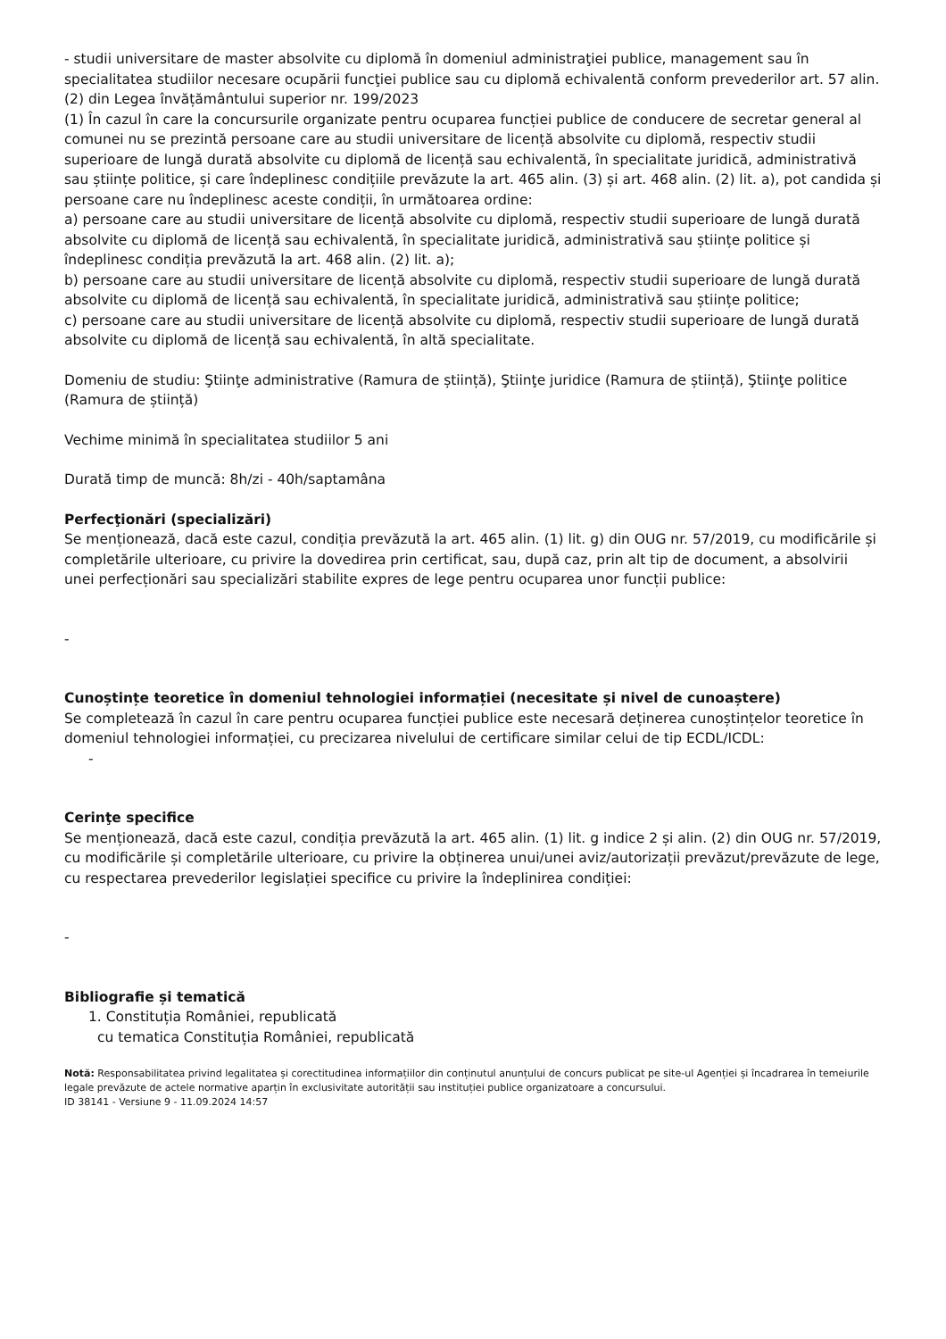- studii universitare de master absolvite cu diplomă în domeniul administraţiei publice, management sau în specialitatea studiilor necesare ocupării funcţiei publice sau cu diplomă echivalentă conform prevederilor art. 57 alin. (2) din Legea învățământului superior nr. 199/2023
(1) În cazul în care la concursurile organizate pentru ocuparea funcției publice de conducere de secretar general al comunei nu se prezintă persoane care au studii universitare de licență absolvite cu diplomă, respectiv studii superioare de lungă durată absolvite cu diplomă de licență sau echivalentă, în specialitate juridică, administrativă sau științe politice, și care îndeplinesc condițiile prevăzute la art. 465 alin. (3) și art. 468 alin. (2) lit. a), pot candida și persoane care nu îndeplinesc aceste condiții, în următoarea ordine:
a) persoane care au studii universitare de licență absolvite cu diplomă, respectiv studii superioare de lungă durată absolvite cu diplomă de licență sau echivalentă, în specialitate juridică, administrativă sau științe politice și îndeplinesc condiția prevăzută la art. 468 alin. (2) lit. a);
b) persoane care au studii universitare de licență absolvite cu diplomă, respectiv studii superioare de lungă durată absolvite cu diplomă de licență sau echivalentă, în specialitate juridică, administrativă sau științe politice;
c) persoane care au studii universitare de licență absolvite cu diplomă, respectiv studii superioare de lungă durată absolvite cu diplomă de licență sau echivalentă, în altă specialitate.
Domeniu de studiu: Ştiinţe administrative (Ramura de știință), Ştiinţe juridice (Ramura de știință), Ştiinţe politice (Ramura de știință)
Vechime minimă în specialitatea studiilor 5 ani
Durată timp de muncă: 8h/zi - 40h/saptamâna
Perfecţionări (specializări)
Se menționează, dacă este cazul, condiția prevăzută la art. 465 alin. (1) lit. g) din OUG nr. 57/2019, cu modificările și completările ulterioare, cu privire la dovedirea prin certificat, sau, după caz, prin alt tip de document, a absolvirii unei perfecționări sau specializări stabilite expres de lege pentru ocuparea unor funcții publice:
-
Cunoștințe teoretice în domeniul tehnologiei informației (necesitate și nivel de cunoaștere)
Se completează în cazul în care pentru ocuparea funcției publice este necesară deținerea cunoștințelor teoretice în domeniul tehnologiei informației, cu precizarea nivelului de certificare similar celui de tip ECDL/ICDL:
-
Cerinţe specifice
Se menționează, dacă este cazul, condiția prevăzută la art. 465 alin. (1) lit. g indice 2 și alin. (2) din OUG nr. 57/2019, cu modificările și completările ulterioare, cu privire la obținerea unui/unei aviz/autorizații prevăzut/prevăzute de lege, cu respectarea prevederilor legislației specifice cu privire la îndeplinirea condiției:
-
Bibliografie și tematică
1. Constituția României, republicată
cu tematica Constituția României, republicată
Notă: Responsabilitatea privind legalitatea și corectitudinea informațiilor din conținutul anunțului de concurs publicat pe site-ul Agenției și încadrarea în temeiurile legale prevăzute de actele normative aparțin în exclusivitate autorității sau instituției publice organizatoare a concursului.
ID 38141 - Versiune 9 - 11.09.2024 14:57